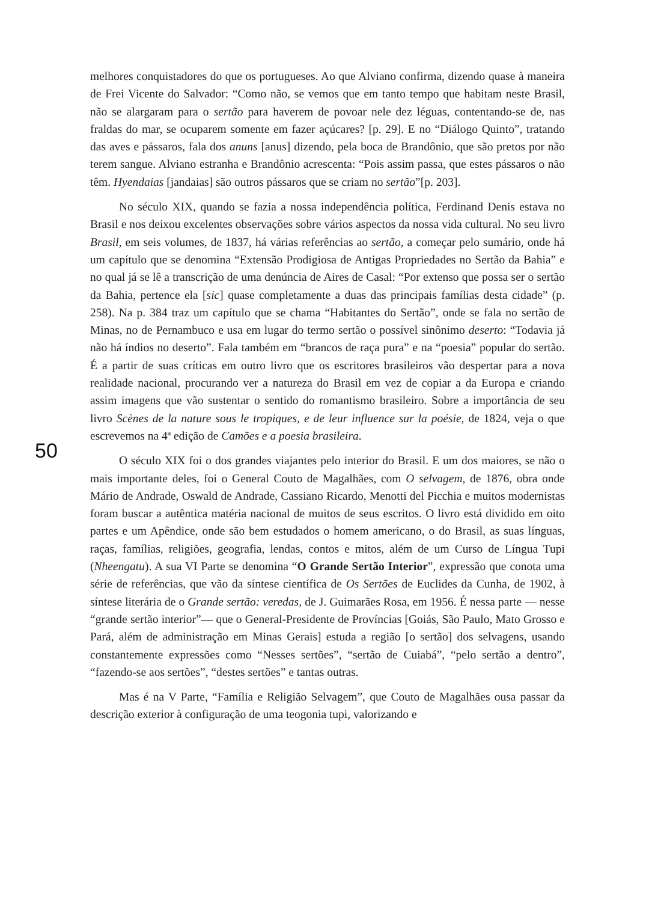melhores conquistadores do que os portugueses. Ao que Alviano confirma, dizendo quase à maneira de Frei Vicente do Salvador: “Como não, se vemos que em tanto tempo que habitam neste Brasil, não se alargaram para o sertão para haverem de povoar nele dez léguas, contentando-se de, nas fraldas do mar, se ocuparem somente em fazer açúcares? [p. 29]. E no “Diálogo Quinto”, tratando das aves e pássaros, fala dos anuns [anus] dizendo, pela boca de Brandônio, que são pretos por não terem sangue. Alviano estranha e Brandônio acrescenta: “Pois assim passa, que estes pássaros o não têm. Hyendaias [jandaias] são outros pássaros que se criam no sertão”[p. 203].
No século XIX, quando se fazia a nossa independência política, Ferdinand Denis estava no Brasil e nos deixou excelentes observações sobre vários aspectos da nossa vida cultural. No seu livro Brasil, em seis volumes, de 1837, há várias referências ao sertão, a começar pelo sumário, onde há um capítulo que se denomina “Extensão Prodigiosa de Antigas Propriedades no Sertão da Bahia” e no qual já se lê a transcrição de uma denúncia de Aires de Casal: “Por extenso que possa ser o sertão da Bahia, pertence ela [sic] quase completamente a duas das principais famílias desta cidade” (p. 258). Na p. 384 traz um capítulo que se chama “Habitantes do Sertão”, onde se fala no sertão de Minas, no de Pernambuco e usa em lugar do termo sertão o possível sinônimo deserto: “Todavia já não há índios no deserto”. Fala também em “brancos de raça pura” e na “poesia” popular do sertão. É a partir de suas críticas em outro livro que os escritores brasileiros vão despertar para a nova realidade nacional, procurando ver a natureza do Brasil em vez de copiar a da Europa e criando assim imagens que vão sustentar o sentido do romantismo brasileiro. Sobre a importância de seu livro Scènes de la nature sous le tropiques, e de leur influence sur la poésie, de 1824, veja o que escrevemos na 4ª edição de Camões e a poesia brasileira.
O século XIX foi o dos grandes viajantes pelo interior do Brasil. E um dos maiores, se não o mais importante deles, foi o General Couto de Magalhães, com O selvagem, de 1876, obra onde Mário de Andrade, Oswald de Andrade, Cassiano Ricardo, Menotti del Picchia e muitos modernistas foram buscar a autêntica matéria nacional de muitos de seus escritos. O livro está dividido em oito partes e um Apêndice, onde são bem estudados o homem americano, o do Brasil, as suas línguas, raças, famílias, religiões, geografia, lendas, contos e mitos, além de um Curso de Língua Tupi (Nheengatu). A sua VI Parte se denomina “O Grande Sertão Interior”, expressão que conota uma série de referências, que vão da síntese científica de Os Sertões de Euclides da Cunha, de 1902, à síntese literária de o Grande sertão: veredas, de J. Guimarães Rosa, em 1956. É nessa parte — nesse “grande sertão interior”— que o General-Presidente de Províncias [Goiás, São Paulo, Mato Grosso e Pará, além de administração em Minas Gerais] estuda a região [o sertão] dos selvagens, usando constantemente expressões como “Nesses sertões”, “sertão de Cuiabá”, “pelo sertão a dentro”, “fazendo-se aos sertões”, “destes sertões” e tantas outras.
Mas é na V Parte, “Família e Religião Selvagem”, que Couto de Magalhães ousa passar da descrição exterior à configuração de uma teogonia tupi, valorizando e
50